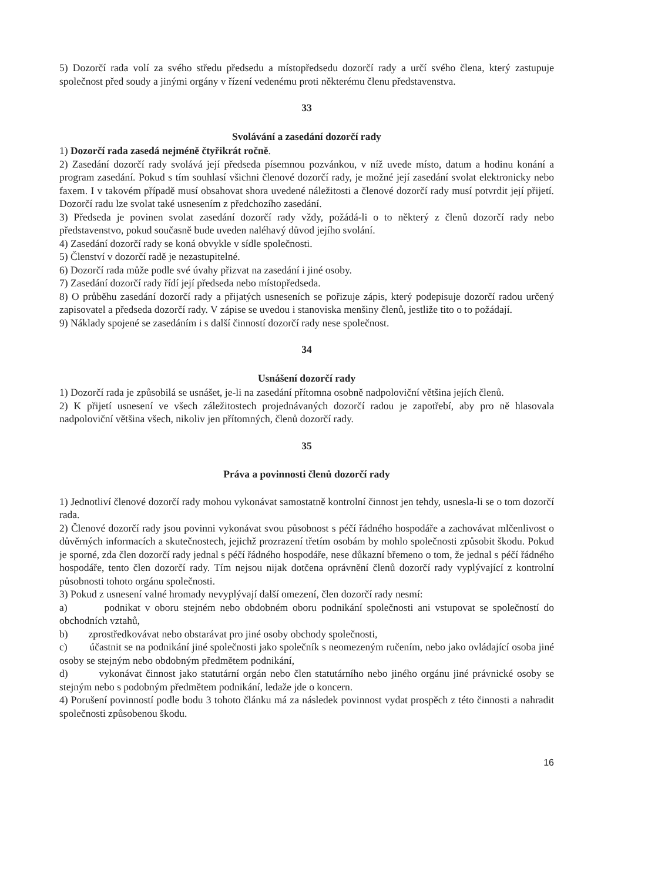5) Dozorčí rada volí za svého středu předsedu a místopředsedu dozorčí rady a určí svého člena, který zastupuje společnost před soudy a jinými orgány v řízení vedenému proti některému členu představenstva.
33
Svolávání a zasedání dozorčí rady
1) Dozorčí rada zasedá nejméně čtyřikrát ročně.
2) Zasedání dozorčí rady svolává její předseda písemnou pozvánkou, v níž uvede místo, datum a hodinu konání a program zasedání. Pokud s tím souhlasí všichni členové dozorčí rady, je možné její zasedání svolat elektronicky nebo faxem. I v takovém případě musí obsahovat shora uvedené náležitosti a členové dozorčí rady musí potvrdit její přijetí. Dozorčí radu lze svolat také usnesením z předchozího zasedání.
3) Předseda je povinen svolat zasedání dozorčí rady vždy, požádá-li o to některý z členů dozorčí rady nebo představenstvo, pokud současně bude uveden naléhavý důvod jejího svolání.
4) Zasedání dozorčí rady se koná obvykle v sídle společnosti.
5) Členství v dozorčí radě je nezastupitelné.
6) Dozorčí rada může podle své úvahy přizvat na zasedání i jiné osoby.
7) Zasedání dozorčí rady řídí její předseda nebo místopředseda.
8) O průběhu zasedání dozorčí rady a přijatých usneseních se pořizuje zápis, který podepisuje dozorčí radou určený zapisovatel a předseda dozorčí rady. V zápise se uvedou i stanoviska menšiny členů, jestliže tito o to požádají.
9) Náklady spojené se zasedáním i s další činností dozorčí rady nese společnost.
34
Usnášení dozorčí rady
1) Dozorčí rada je způsobilá se usnášet, je-li na zasedání přítomna osobně nadpoloviční většina jejích členů.
2) K přijetí usnesení ve všech záležitostech projednávaných dozorčí radou je zapotřebí, aby pro ně hlasovala nadpoloviční většina všech, nikoliv jen přítomných, členů dozorčí rady.
35
Práva a povinnosti členů dozorčí rady
1) Jednotliví členové dozorčí rady mohou vykonávat samostatně kontrolní činnost jen tehdy, usnesla-li se o tom dozorčí rada.
2) Členové dozorčí rady jsou povinni vykonávat svou působnost s péčí řádného hospodáře a zachovávat mlčenlivost o důvěrných informacích a skutečnostech, jejichž prozrazení třetím osobám by mohlo společnosti způsobit škodu. Pokud je sporné, zda člen dozorčí rady jednal s péčí řádného hospodáře, nese důkazní břemeno o tom, že jednal s péčí řádného hospodáře, tento člen dozorčí rady. Tím nejsou nijak dotčena oprávnění členů dozorčí rady vyplývající z kontrolní působnosti tohoto orgánu společnosti.
3) Pokud z usnesení valné hromady nevyplývají další omezení, člen dozorčí rady nesmí:
a) podnikat v oboru stejném nebo obdobném oboru podnikání společnosti ani vstupovat se společností do obchodních vztahů,
b) zprostředkovávat nebo obstarávat pro jiné osoby obchody společnosti,
c) účastnit se na podnikání jiné společnosti jako společník s neomezeným ručením, nebo jako ovládající osoba jiné osoby se stejným nebo obdobným předmětem podnikání,
d) vykonávat činnost jako statutární orgán nebo člen statutárního nebo jiného orgánu jiné právnické osoby se stejným nebo s podobným předmětem podnikání, ledaže jde o koncern.
4) Porušení povinností podle bodu 3 tohoto článku má za následek povinnost vydat prospěch z této činnosti a nahradit společnosti způsobenou škodu.
16